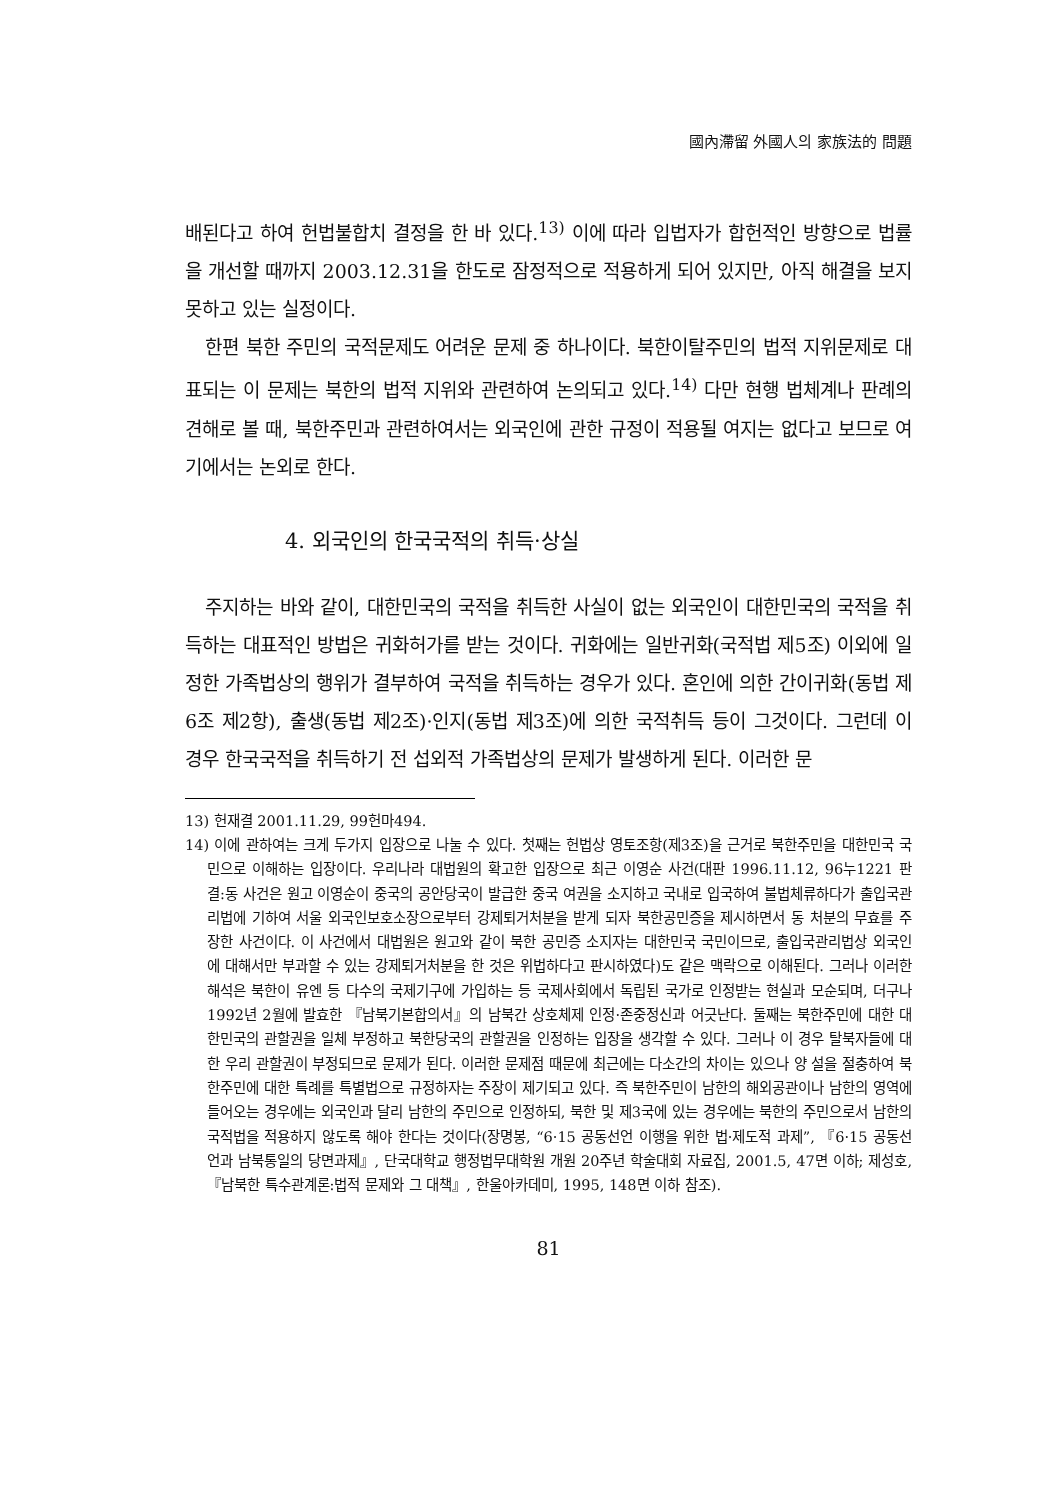國內滯留 外國人의 家族法的 問題
배된다고 하여 헌법불합치 결정을 한 바 있다.<sup>13)</sup> 이에 따라 입법자가 합헌적인 방향으로 법률을 개선할 때까지 2003.12.31을 한도로 잠정적으로 적용하게 되어 있지만, 아직 해결을 보지 못하고 있는 실정이다.
한편 북한 주민의 국적문제도 어려운 문제 중 하나이다. 북한이탈주민의 법적 지위문제로 대표되는 이 문제는 북한의 법적 지위와 관련하여 논의되고 있다.<sup>14)</sup> 다만 현행 법체계나 판례의 견해로 볼 때, 북한주민과 관련하여서는 외국인에 관한 규정이 적용될 여지는 없다고 보므로 여기에서는 논외로 한다.
4. 외국인의 한국국적의 취득·상실
주지하는 바와 같이, 대한민국의 국적을 취득한 사실이 없는 외국인이 대한민국의 국적을 취득하는 대표적인 방법은 귀화허가를 받는 것이다. 귀화에는 일반귀화(국적법 제5조) 이외에 일정한 가족법상의 행위가 결부하여 국적을 취득하는 경우가 있다. 혼인에 의한 간이귀화(동법 제6조 제2항), 출생(동법 제2조)·인지(동법 제3조)에 의한 국적취득 등이 그것이다. 그런데 이 경우 한국국적을 취득하기 전 섭외적 가족법상의 문제가 발생하게 된다. 이러한 문
13) 헌재결 2001.11.29, 99헌마494.
14) 이에 관하여는 크게 두가지 입장으로 나눌 수 있다. 첫째는 헌법상 영토조항(제3조)을 근거로 북한주민을 대한민국 국민으로 이해하는 입장이다. 우리나라 대법원의 확고한 입장으로 최근 이영순 사건(대판 1996.11.12, 96누1221 판결:동 사건은 원고 이영순이 중국의 공안당국이 발급한 중국 여권을 소지하고 국내로 입국하여 불법체류하다가 출입국관리법에 기하여 서울 외국인보호소장으로부터 강제퇴거처분을 받게 되자 북한공민증을 제시하면서 동 처분의 무효를 주장한 사건이다. 이 사건에서 대법원은 원고와 같이 북한 공민증 소지자는 대한민국 국민이므로, 출입국관리법상 외국인에 대해서만 부과할 수 있는 강제퇴거처분을 한 것은 위법하다고 판시하였다)도 같은 맥락으로 이해된다. 그러나 이러한 해석은 북한이 유엔 등 다수의 국제기구에 가입하는 등 국제사회에서 독립된 국가로 인정받는 현실과 모순되며, 더구나 1992년 2월에 발효한 『남북기본합의서』의 남북간 상호체제 인정·존중정신과 어긋난다. 둘째는 북한주민에 대한 대한민국의 관할권을 일체 부정하고 북한당국의 관할권을 인정하는 입장을 생각할 수 있다. 그러나 이 경우 탈북자들에 대한 우리 관할권이 부정되므로 문제가 된다. 이러한 문제점 때문에 최근에는 다소간의 차이는 있으나 양 설을 절충하여 북한주민에 대한 특례를 특별법으로 규정하자는 주장이 제기되고 있다. 즉 북한주민이 남한의 해외공관이나 남한의 영역에 들어오는 경우에는 외국인과 달리 남한의 주민으로 인정하되, 북한 및 제3국에 있는 경우에는 북한의 주민으로서 남한의 국적법을 적용하지 않도록 해야 한다는 것이다(장명봉, “6·15 공동선언 이행을 위한 법·제도적 과제”, 『6·15 공동선언과 남북통일의 당면과제』, 단국대학교 행정법무대학원 개원 20주년 학술대회 자료집, 2001.5, 47면 이하; 제성호, 『남북한 특수관계론:법적 문제와 그 대책』, 한울아카데미, 1995, 148면 이하 참조).
81